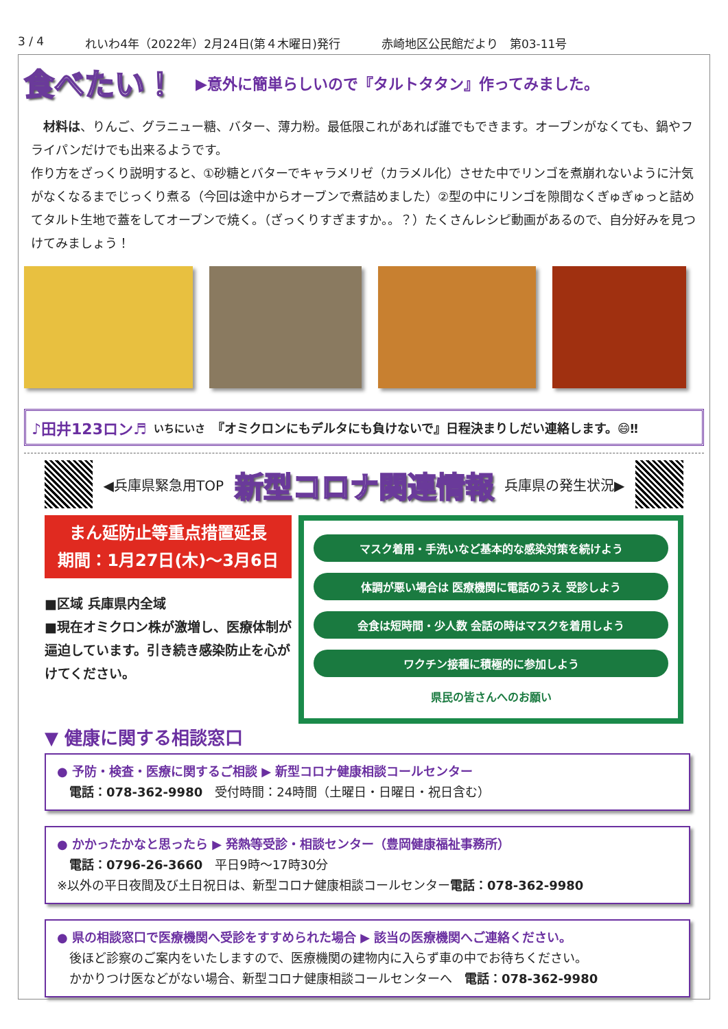3 / 4 れいわ4年（2022年）2月24日(第４木曜日)発行 赤崎地区公民館だより　第03-11号
食べたい！ ▶意外に簡単らしいので『タルトタタン』作ってみました。
　材料は、りんご、グラニュー糖、バター、薄力粉。最低限これがあれば誰でもできます。オーブンがなくても、鍋やフライパンだけでも出来るようです。
作り方をざっくり説明すると、①砂糖とバターでキャラメリゼ（カラメル化）させた中でリンゴを煮崩れないように汁気がなくなるまでじっくり煮る（今回は途中からオーブンで煮詰めました）②型の中にリンゴを隙間なくぎゅぎゅっと詰めてタルト生地で蓋をしてオーブンで焼く。（ざっくりすぎますか。。？）たくさんレシピ動画があるので、自分好みを見つけてみましょう！
♪田井123ロン♬ いちにいさ 『オミクロンにもデルタにも負けないで』日程決まりしだい連絡します。😄‼
◀兵庫県緊急用TOP 新型コロナ関連情報 兵庫県の発生状況▶
まん延防止等重点措置延長
期間：1月27日(木)～3月6日
■区域 兵庫県内全域
■現在オミクロン株が激増し、医療体制が逼迫しています。引き続き感染防止を心がけてください。
マスク着用・手洗いなど基本的な感染対策を続けよう
体調が悪い場合は 医療機関に電話のうえ 受診しよう
会食は短時間・少人数 会話の時はマスクを着用しよう
ワクチン接種に積極的に参加しよう
県民の皆さんへのお願い
▼ 健康に関する相談窓口
● 予防・検査・医療に関するご相談 ▶ 新型コロナ健康相談コールセンター
　電話：078-362-9980　受付時間：24時間（土曜日・日曜日・祝日含む）
● かかったかなと思ったら ▶ 発熱等受診・相談センター（豊岡健康福祉事務所）
　電話：0796-26-3660　平日9時～17時30分
※以外の平日夜間及び土日祝日は、新型コロナ健康相談コールセンター電話：078-362-9980
● 県の相談窓口で医療機関へ受診をすすめられた場合 ▶ 該当の医療機関へご連絡ください。
　後ほど診察のご案内をいたしますので、医療機関の建物内に入らず車の中でお待ちください。
　かかりつけ医などがない場合、新型コロナ健康相談コールセンターへ　電話：078-362-9980